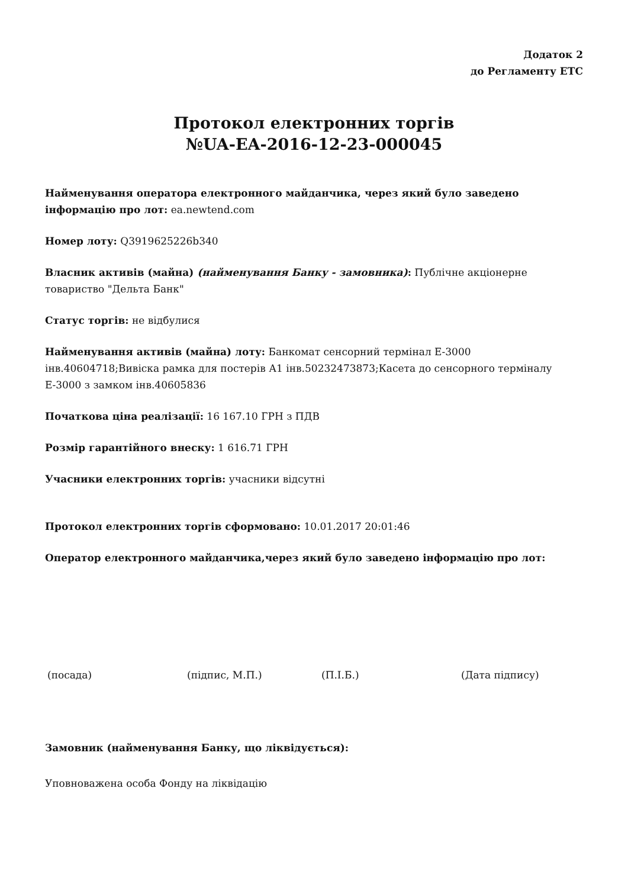Додаток 2
до Регламенту ЕТС
Протокол електронних торгів
№UA-EA-2016-12-23-000045
Найменування оператора електронного майданчика, через який було заведено інформацію про лот: ea.newtend.com
Номер лоту: Q3919625226b340
Власник активів (майна) (найменування Банку - замовника): Публічне акціонерне товариство "Дельта Банк"
Статус торгів: не відбулися
Найменування активів (майна) лоту: Банкомат сенсорний термінал Е-3000 інв.40604718;Вивіска рамка для постерів А1 інв.50232473873;Касета до сенсорного терміналу Е-3000 з замком інв.40605836
Початкова ціна реалізації: 16 167.10 ГРН з ПДВ
Розмір гарантійного внеску: 1 616.71 ГРН
Учасники електронних торгів: учасники відсутні
Протокол електронних торгів сформовано: 10.01.2017 20:01:46
Оператор електронного майданчика,через який було заведено інформацію про лот:
(посада) (підпис, М.П.) (П.І.Б.) (Дата підпису)
Замовник (найменування Банку, що ліквідується):
Уповноважена особа Фонду на ліквідацію